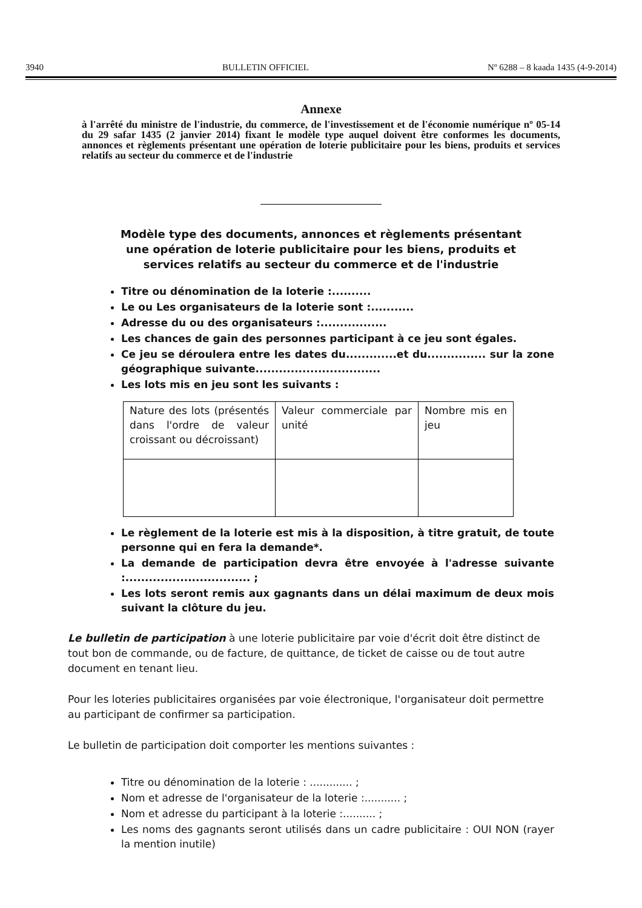3940 BULLETIN OFFICIEL Nº 6288 – 8 kaada 1435 (4-9-2014)
Annexe
à l'arrêté du ministre de l'industrie, du commerce, de l'investissement et de l'économie numérique nº 05-14 du 29 safar 1435 (2 janvier 2014) fixant le modèle type auquel doivent être conformes les documents, annonces et règlements présentant une opération de loterie publicitaire pour les biens, produits et services relatifs au secteur du commerce et de l'industrie
Modèle type des documents, annonces et règlements présentant une opération de loterie publicitaire pour les biens, produits et services relatifs au secteur du commerce et de l'industrie
Titre ou dénomination de la loterie :..........
Le ou Les organisateurs de la loterie sont :...........
Adresse du ou des organisateurs :.................
Les chances de gain des personnes participant à ce jeu sont égales.
Ce jeu se déroulera entre les dates du.............et du............... sur la zone géographique suivante................................
Les lots mis en jeu sont les suivants :
| Nature des lots (présentés dans l'ordre de valeur croissant ou décroissant) | Valeur commerciale par unité | Nombre mis en jeu |
Le règlement de la loterie est mis à la disposition, à titre gratuit, de toute personne qui en fera la demande*.
La demande de participation devra être envoyée à l'adresse suivante :................................ ;
Les lots seront remis aux gagnants dans un délai maximum de deux mois suivant la clôture du jeu.
Le bulletin de participation à une loterie publicitaire par voie d'écrit doit être distinct de tout bon de commande, ou de facture, de quittance, de ticket de caisse ou de tout autre document en tenant lieu.
Pour les loteries publicitaires organisées par voie électronique, l'organisateur doit permettre au participant de confirmer sa participation.
Le bulletin de participation doit comporter les mentions suivantes :
Titre ou dénomination de la loterie : ............. ;
Nom et adresse de l'organisateur de la loterie :........... ;
Nom et adresse du participant à la loterie :.......... ;
Les noms des gagnants seront utilisés dans un cadre publicitaire : OUI NON (rayer la mention inutile)